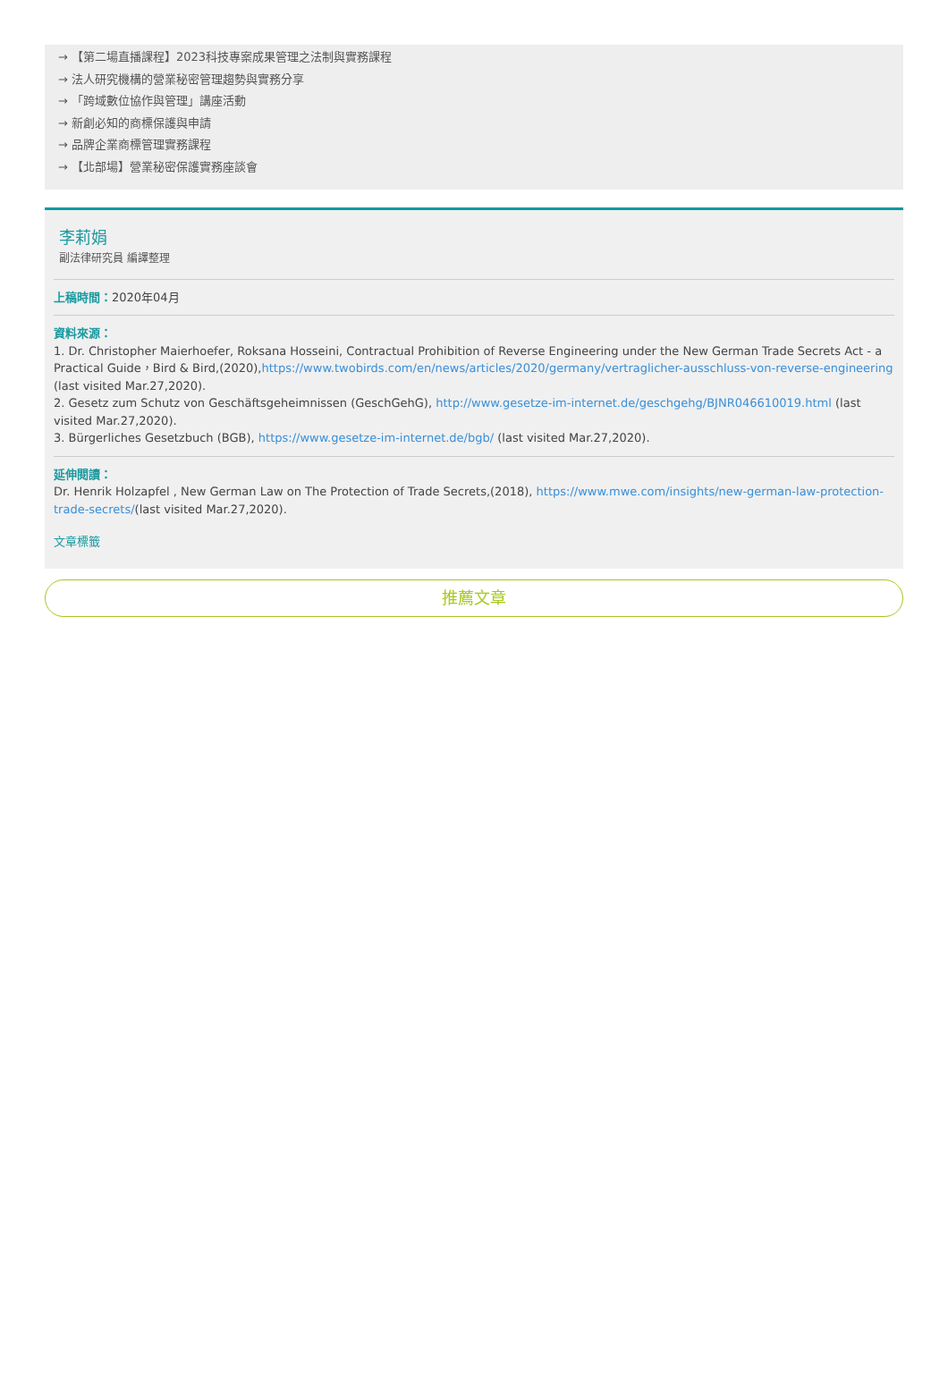→ 【第二場直播課程】2023科技專案成果管理之法制與實務課程
→ 法人研究機構的營業秘密管理趨勢與實務分享
→ 「跨域數位協作與管理」講座活動
→ 新創必知的商標保護與申請
→ 品牌企業商標管理實務課程
→ 【北部場】營業秘密保護實務座談會
李莉娟
副法律研究員 編譯整理
上稿時間：2020年04月
資料來源：
1. Dr. Christopher Maierhoefer, Roksana Hosseini, Contractual Prohibition of Reverse Engineering under the New German Trade Secrets Act - a Practical Guide，Bird & Bird,(2020),https://www.twobirds.com/en/news/articles/2020/germany/vertraglicher-ausschluss-von-reverse-engineering (last visited Mar.27,2020).
2. Gesetz zum Schutz von Geschäftsgeheimnissen (GeschGehG), http://www.gesetze-im-internet.de/geschgehg/BJNR046610019.html (last visited Mar.27,2020).
3. Bürgerliches Gesetzbuch (BGB), https://www.gesetze-im-internet.de/bgb/ (last visited Mar.27,2020).
延伸閱讀：
Dr. Henrik Holzapfel , New German Law on The Protection of Trade Secrets,(2018), https://www.mwe.com/insights/new-german-law-protection-trade-secrets/(last visited Mar.27,2020).
文章標籤
推薦文章